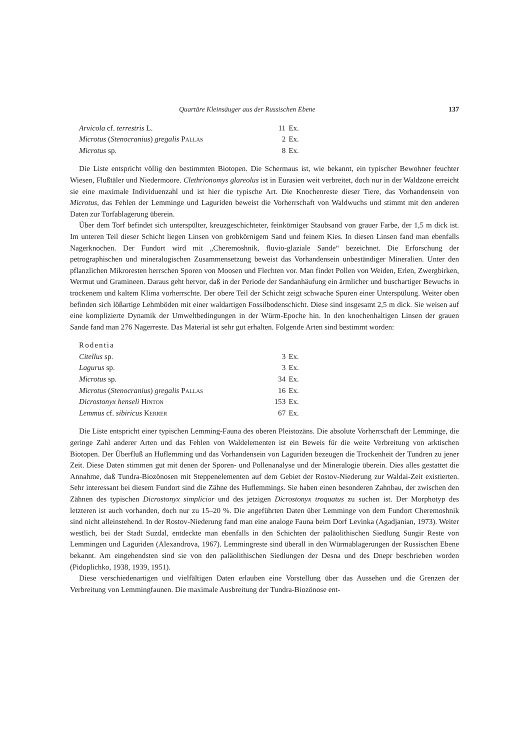Quartäre Kleinsäuger aus der Russischen Ebene 137
| Arvicola cf. terrestris L. | 11 | Ex. |
| Microtus ( Stenocranius ) gregalis Pallas | 2 | Ex. |
| Microtus sp. | 8 | Ex. |
Die Liste entspricht völlig den bestimmten Biotopen. Die Schermaus ist, wie bekannt, ein typischer Bewohner feuchter Wiesen, Flußtäler und Niedermoore. Clethrionomys glareolus ist in Eurasien weit verbreitet, doch nur in der Waldzone erreicht sie eine maximale Individuenzahl und ist hier die typische Art. Die Knochenreste dieser Tiere, das Vorhandensein von Microtus, das Fehlen der Lemminge und Laguriden beweist die Vorherrschaft von Waldwuchs und stimmt mit den anderen Daten zur Torfablagerung überein.
Über dem Torf befindet sich unterspülter, kreuzgeschichteter, feinkörniger Staubsand von grauer Farbe, der 1,5 m dick ist. Im unteren Teil dieser Schicht liegen Linsen von grobkörnigem Sand und feinem Kies. In diesen Linsen fand man ebenfalls Nagerknochen. Der Fundort wird mit „Cheremoshnik, fluvio-glaziale Sande“ bezeichnet. Die Erforschung der petrographischen und mineralogischen Zusammensetzung beweist das Vorhandensein unbeständiger Mineralien. Unter den pflanzlichen Mikroresten herrschen Sporen von Moosen und Flechten vor. Man findet Pollen von Weiden, Erlen, Zwergbirken, Wermut und Gramineen. Daraus geht hervor, daß in der Periode der Sandanhäufung ein ärmlicher und buschartiger Bewuchs in trockenem und kaltem Klima vorherrschte. Der obere Teil der Schicht zeigt schwache Spuren einer Unterspülung. Weiter oben befinden sich lößartige Lehmböden mit einer waldartigen Fossilbodenschicht. Diese sind insgesamt 2,5 m dick. Sie weisen auf eine komplizierte Dynamik der Umweltbedingungen in der Würm-Epoche hin. In den knochenhaltigen Linsen der grauen Sande fand man 276 Nagerreste. Das Material ist sehr gut erhalten. Folgende Arten sind bestimmt worden:
| Rodentia | | |
| Citellus sp. | 3 | Ex. |
| Lagurus sp. | 3 | Ex. |
| Microtus sp. | 34 | Ex. |
| Microtus ( Stenocranius ) gregalis Pallas | 16 | Ex. |
| Dicrostonyx henseli Hinton | 153 | Ex. |
| Lemmus cf. sibiricus Kerrer | 67 | Ex. |
Die Liste entspricht einer typischen Lemming-Fauna des oberen Pleistozäns. Die absolute Vorherrschaft der Lemminge, die geringe Zahl anderer Arten und das Fehlen von Waldelementen ist ein Beweis für die weite Verbreitung von arktischen Biotopen. Der Überfluß an Huflemming und das Vorhandensein von Laguriden bezeugen die Trockenheit der Tundren zu jener Zeit. Diese Daten stimmen gut mit denen der Sporen- und Pollenanalyse und der Mineralogie überein. Dies alles gestattet die Annahme, daß Tundra-Biozönosen mit Steppenelementen auf dem Gebiet der Rostov-Niederung zur Waldai-Zeit existierten. Sehr interessant bei diesem Fundort sind die Zähne des Huflemmings. Sie haben einen besonderen Zahnbau, der zwischen den Zähnen des typischen Dicrostonyx simplicior und des jetzigen Dicrostonyx troquatus zu suchen ist. Der Morphotyp des letzteren ist auch vorhanden, doch nur zu 15–20 %. Die angeführten Daten über Lemminge von dem Fundort Cheremoshnik sind nicht alleinstehend. In der Rostov-Niederung fand man eine analoge Fauna beim Dorf Levinka (Agadjanian, 1973). Weiter westlich, bei der Stadt Suzdal, entdeckte man ebenfalls in den Schichten der paläolithischen Siedlung Sungir Reste von Lemmingen und Laguriden (Alexandrova, 1967). Lemmingreste sind überall in den Würmablagerungen der Russischen Ebene bekannt. Am eingehendsten sind sie von den paläolithischen Siedlungen der Desna und des Dnepr beschrieben worden (Pidoplichko, 1938, 1939, 1951).
Diese verschiedenartigen und vielfältigen Daten erlauben eine Vorstellung über das Aussehen und die Grenzen der Verbreitung von Lemmingfaunen. Die maximale Ausbreitung der Tundra-Biozönose ent-